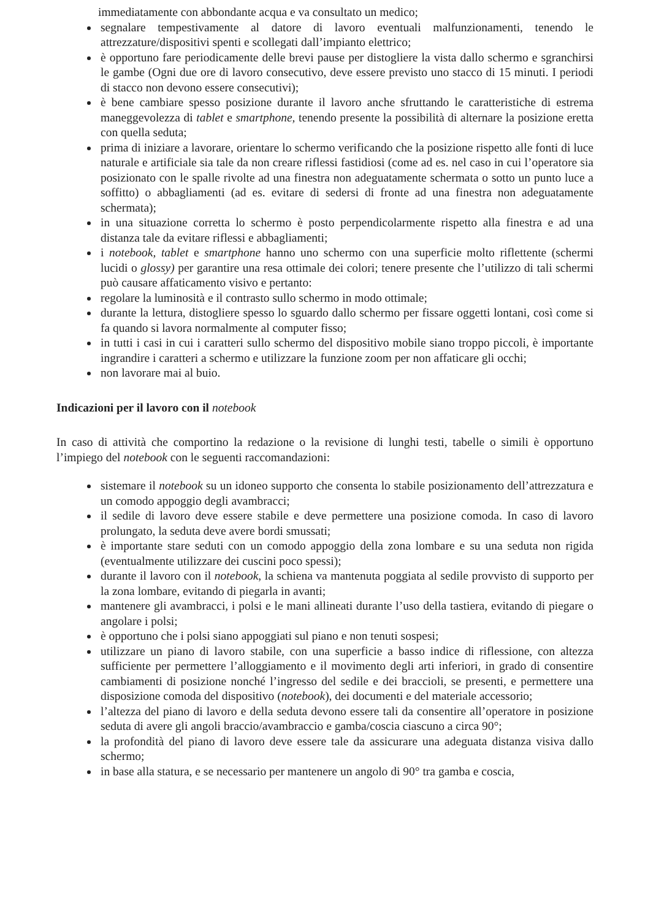immediatamente con abbondante acqua e va consultato un medico;
segnalare tempestivamente al datore di lavoro eventuali malfunzionamenti, tenendo le attrezzature/dispositivi spenti e scollegati dall’impianto elettrico;
è opportuno fare periodicamente delle brevi pause per distogliere la vista dallo schermo e sgranchirsi le gambe (Ogni due ore di lavoro consecutivo, deve essere previsto uno stacco di 15 minuti. I periodi di stacco non devono essere consecutivi);
è bene cambiare spesso posizione durante il lavoro anche sfruttando le caratteristiche di estrema maneggevolezza di tablet e smartphone, tenendo presente la possibilità di alternare la posizione eretta con quella seduta;
prima di iniziare a lavorare, orientare lo schermo verificando che la posizione rispetto alle fonti di luce naturale e artificiale sia tale da non creare riflessi fastidiosi (come ad es. nel caso in cui l’operatore sia posizionato con le spalle rivolte ad una finestra non adeguatamente schermata o sotto un punto luce a soffitto) o abbagliamenti (ad es. evitare di sedersi di fronte ad una finestra non adeguatamente schermata);
in una situazione corretta lo schermo è posto perpendicolarmente rispetto alla finestra e ad una distanza tale da evitare riflessi e abbagliamenti;
i notebook, tablet e smartphone hanno uno schermo con una superficie molto riflettente (schermi lucidi o glossy) per garantire una resa ottimale dei colori; tenere presente che l’utilizzo di tali schermi può causare affaticamento visivo e pertanto:
regolare la luminosità e il contrasto sullo schermo in modo ottimale;
durante la lettura, distogliere spesso lo sguardo dallo schermo per fissare oggetti lontani, così come si fa quando si lavora normalmente al computer fisso;
in tutti i casi in cui i caratteri sullo schermo del dispositivo mobile siano troppo piccoli, è importante ingrandire i caratteri a schermo e utilizzare la funzione zoom per non affaticare gli occhi;
non lavorare mai al buio.
Indicazioni per il lavoro con il notebook
In caso di attività che comportino la redazione o la revisione di lunghi testi, tabelle o simili è opportuno l’impiego del notebook con le seguenti raccomandazioni:
sistemare il notebook su un idoneo supporto che consenta lo stabile posizionamento dell’attrezzatura e un comodo appoggio degli avambracci;
il sedile di lavoro deve essere stabile e deve permettere una posizione comoda. In caso di lavoro prolungato, la seduta deve avere bordi smussati;
è importante stare seduti con un comodo appoggio della zona lombare e su una seduta non rigida (eventualmente utilizzare dei cuscini poco spessi);
durante il lavoro con il notebook, la schiena va mantenuta poggiata al sedile provvisto di supporto per la zona lombare, evitando di piegarla in avanti;
mantenere gli avambracci, i polsi e le mani allineati durante l’uso della tastiera, evitando di piegare o angolare i polsi;
è opportuno che i polsi siano appoggiati sul piano e non tenuti sospesi;
utilizzare un piano di lavoro stabile, con una superficie a basso indice di riflessione, con altezza sufficiente per permettere l’alloggiamento e il movimento degli arti inferiori, in grado di consentire cambiamenti di posizione nonché l’ingresso del sedile e dei braccioli, se presenti, e permettere una disposizione comoda del dispositivo (notebook), dei documenti e del materiale accessorio;
l’altezza del piano di lavoro e della seduta devono essere tali da consentire all’operatore in posizione seduta di avere gli angoli braccio/avambraccio e gamba/coscia ciascuno a circa 90°;
la profondità del piano di lavoro deve essere tale da assicurare una adeguata distanza visiva dallo schermo;
in base alla statura, e se necessario per mantenere un angolo di 90° tra gamba e coscia,